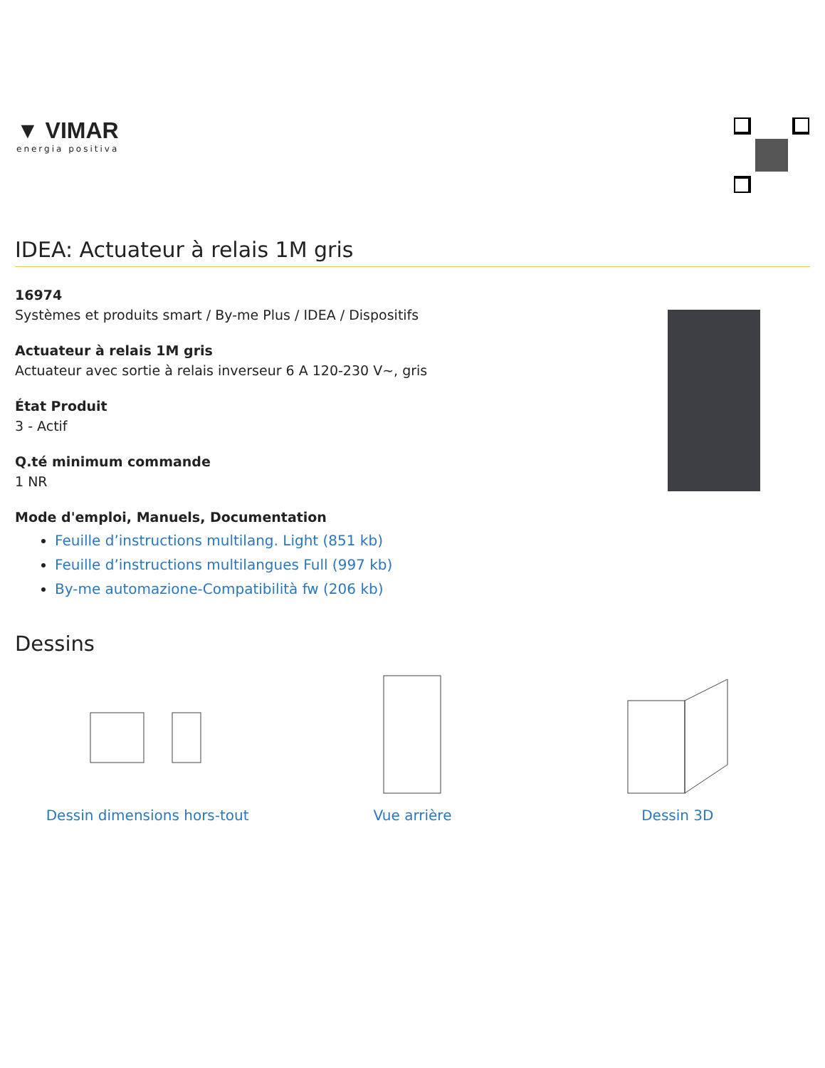▼ VIMAR
energia positiva
IDEA: Actuateur à relais 1M gris
16974
Systèmes et produits smart / By-me Plus / IDEA / Dispositifs
Actuateur à relais 1M gris
Actuateur avec sortie à relais inverseur 6 A 120-230 V~, gris
État Produit
3 - Actif
Q.té minimum commande
1 NR
Mode d'emploi, Manuels, Documentation
Feuille d’instructions multilang. Light (851 kb)
Feuille d’instructions multilangues Full (997 kb)
By-me automazione-Compatibilità fw (206 kb)
Dessins
Dessin dimensions hors-tout Vue arrière Dessin 3D